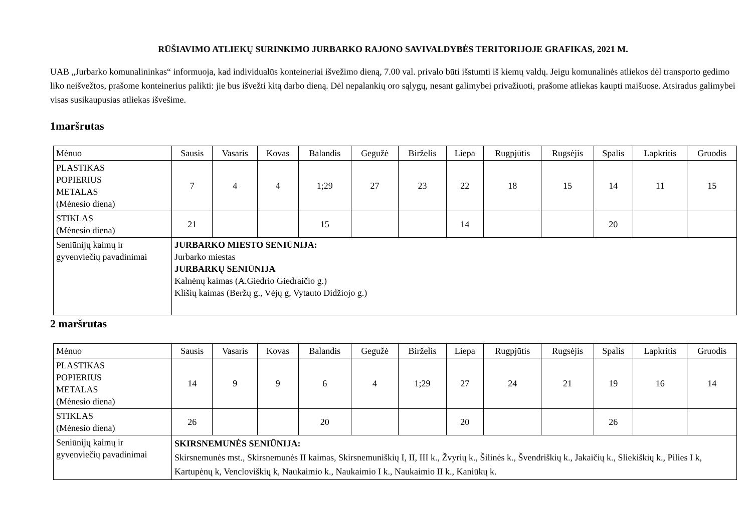RŪŠIAVIMO ATLIEKŲ SURINKIMO JURBARKO RAJONO SAVIVALDYBĖS TERITORIJOJE GRAFIKAS, 2021 M.
UAB „Jurbarko komunalininkas“ informuoja, kad individualūs konteineriai išvežimo dieną, 7.00 val. privalo būti išstumti iš kiemų valdų. Jeigu komunalinės atliekos dėl transporto gedimo liko neišvežtos, prašome konteinerius palikti: jie bus išvežti kitą darbo dieną. Dėl nepalankių oro sąlygų, nesant galimybei privažiuoti, prašome atliekas kaupti maišuose. Atsiradus galimybei visas susikaupusias atliekas išvešime.
1maršrutas
| Mėnuo | Sausis | Vasaris | Kovas | Balandis | Gegužė | Birželis | Liepa | Rugpjūtis | Rugsėjis | Spalis | Lapkritis | Gruodis |
| --- | --- | --- | --- | --- | --- | --- | --- | --- | --- | --- | --- | --- |
| PLASTIKAS POPIERIUS METALAS (Mėnesio diena) | 7 | 4 | 4 | 1;29 | 27 | 23 | 22 | 18 | 15 | 14 | 11 | 15 |
| STIKLAS (Mėnesio diena) | 21 | | | 15 | | | 14 | | | 20 | | |
| Seniūnijų kaimų ir gyvenviečių pavadinimai | JURBARKO MIESTO SENIŪNIJA: Jurbarko miestas JURBARKŲ SENIŪNIJA Kalnėnų kaimas (A.Giedrio Giedraičio g.) Klišių kaimas (Beržų g., Vėjų g, Vytauto Didžiojo g.) | | | | | | | | | | | |
2 maršrutas
| Mėnuo | Sausis | Vasaris | Kovas | Balandis | Gegužė | Birželis | Liepa | Rugpjūtis | Rugsėjis | Spalis | Lapkritis | Gruodis |
| --- | --- | --- | --- | --- | --- | --- | --- | --- | --- | --- | --- | --- |
| PLASTIKAS POPIERIUS METALAS (Mėnesio diena) | 14 | 9 | 9 | 6 | 4 | 1;29 | 27 | 24 | 21 | 19 | 16 | 14 |
| STIKLAS (Mėnesio diena) | 26 | | | 20 | | | 20 | | | 26 | | |
| Seniūnijų kaimų ir gyvenviečių pavadinimai | SKIRSNEMUNĖS SENIŪNIJA: Skirsnemunės mst., Skirsnemunės II kaimas, Skirsnemuniškių I, II, III k., Žvyrių k., Šilinės k., Švendriškių k., Jakaičių k., Sliekiškių k., Pilies I k, Kartupėnų k, Vencloviškių k, Naukaimio k., Naukaimio I k., Naukaimio II k., Kaniūkų k. | | | | | | | | | | | |